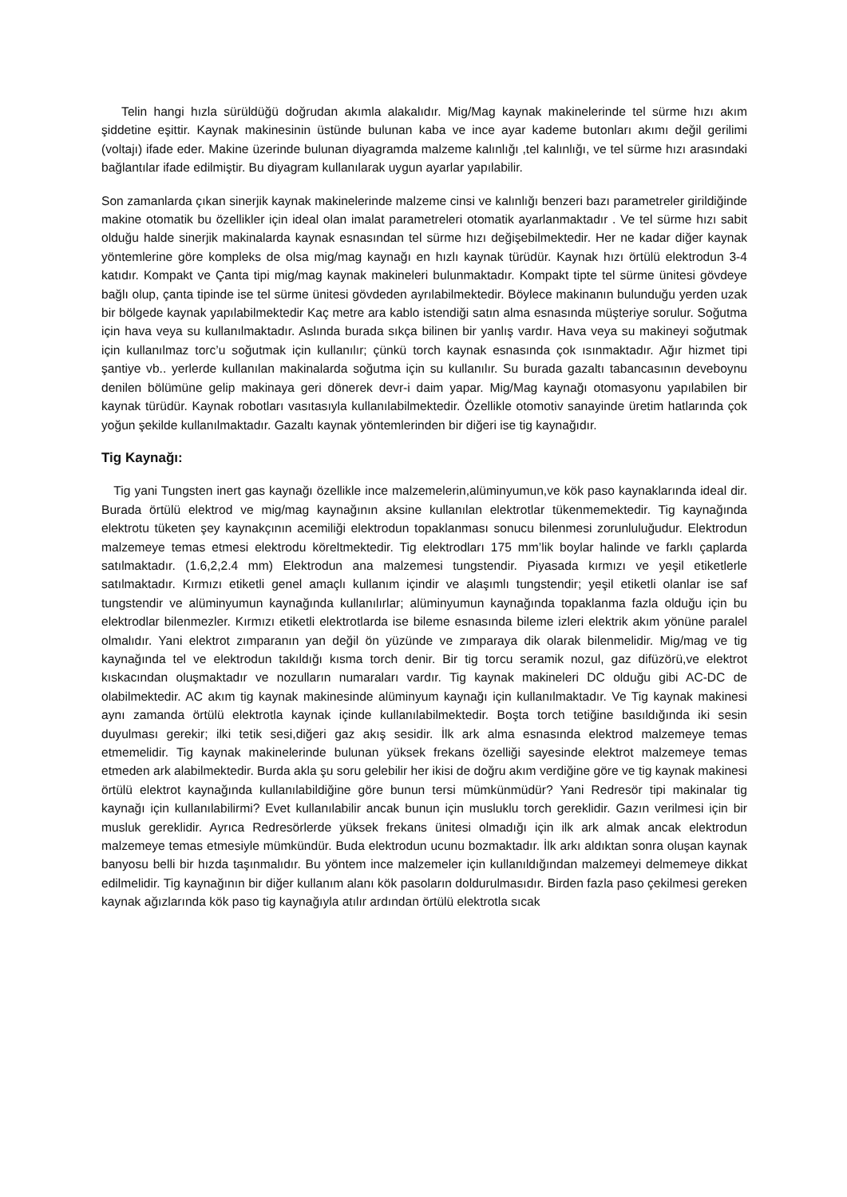Telin hangi hızla sürüldüğü doğrudan akımla alakalıdır. Mig/Mag kaynak makinelerinde tel sürme hızı akım şiddetine eşittir. Kaynak makinesinin üstünde bulunan kaba ve ince ayar kademe butonları akımı değil gerilimi (voltajı) ifade eder. Makine üzerinde bulunan diyagramda malzeme kalınlığı ,tel kalınlığı, ve tel sürme hızı arasındaki bağlantılar ifade edilmiştir. Bu diyagram kullanılarak uygun ayarlar yapılabilir.
Son zamanlarda çıkan sinerjik kaynak makinelerinde malzeme cinsi ve kalınlığı benzeri bazı parametreler girildiğinde makine otomatik bu özellikler için ideal olan imalat parametreleri otomatik ayarlanmaktadır . Ve tel sürme hızı sabit olduğu halde sinerjik makinalarda kaynak esnasından tel sürme hızı değişebilmektedir. Her ne kadar diğer kaynak yöntemlerine göre kompleks de olsa mig/mag kaynağı en hızlı kaynak türüdür. Kaynak hızı örtülü elektrodun 3-4 katıdır. Kompakt ve Çanta tipi mig/mag kaynak makineleri bulunmaktadır. Kompakt tipte tel sürme ünitesi gövdeye bağlı olup, çanta tipinde ise tel sürme ünitesi gövdeden ayrılabilmektedir. Böylece makinanın bulunduğu yerden uzak bir bölgede kaynak yapılabilmektedir Kaç metre ara kablo istendiği satın alma esnasında müşteriye sorulur. Soğutma için hava veya su kullanılmaktadır. Aslında burada sıkça bilinen bir yanlış vardır. Hava veya su makineyi soğutmak için kullanılmaz torc’u soğutmak için kullanılır; çünkü torch kaynak esnasında çok ısınmaktadır. Ağır hizmet tipi şantiye vb.. yerlerde kullanılan makinalarda soğutma için su kullanılır. Su burada gazaltı tabancasının deveboynu denilen bölümüne gelip makinaya geri dönerek devr-i daim yapar. Mig/Mag kaynağı otomasyonu yapılabilen bir kaynak türüdür. Kaynak robotları vasıtasıyla kullanılabilmektedir. Özellikle otomotiv sanayinde üretim hatlarında çok yoğun şekilde kullanılmaktadır. Gazaltı kaynak yöntemlerinden bir diğeri ise tig kaynağıdır.
Tig Kaynağı:
Tig yani Tungsten inert gas kaynağı özellikle ince malzemelerin,alüminyumun,ve kök paso kaynaklarında ideal dir. Burada örtülü elektrod ve mig/mag kaynağının aksine kullanılan elektrotlar tükenmemektedir. Tig kaynağında elektrotu tüketen şey kaynakçının acemiliği elektrodun topaklanması sonucu bilenmesi zorunluluğudur. Elektrodun malzemeye temas etmesi elektrodu köreltmektedir. Tig elektrodları 175 mm’lik boylar halinde ve farklı çaplarda satılmaktadır. (1.6,2,2.4 mm) Elektrodun ana malzemesi tungstendir. Piyasada kırmızı ve yeşil etiketlerle satılmaktadır. Kırmızı etiketli genel amaçlı kullanım içindir ve alaşımlı tungstendir; yeşil etiketli olanlar ise saf tungstendir ve alüminyumun kaynağında kullanılırlar; alüminyumun kaynağında topaklanma fazla olduğu için bu elektrodlar bilenmezler. Kırmızı etiketli elektrotlarda ise bileme esnasında bileme izleri elektrik akım yönüne paralel olmalıdır. Yani elektrot zımparanın yan değil ön yüzünde ve zımparaya dik olarak bilenmelidir. Mig/mag ve tig kaynağında tel ve elektrodun takıldığı kısma torch denir. Bir tig torcu seramik nozul, gaz difüzörü,ve elektrot kıskacından oluşmaktadır ve nozulların numaraları vardır. Tig kaynak makineleri DC olduğu gibi AC-DC de olabilmektedir. AC akım tig kaynak makinesinde alüminyum kaynağı için kullanılmaktadır. Ve Tig kaynak makinesi aynı zamanda örtülü elektrotla kaynak içinde kullanılabilmektedir. Boşta torch tetiğine basıldığında iki sesin duyulması gerekir; ilki tetik sesi,diğeri gaz akış sesidir. İlk ark alma esnasında elektrod malzemeye temas etmemelidir. Tig kaynak makinelerinde bulunan yüksek frekans özelliği sayesinde elektrot malzemeye temas etmeden ark alabilmektedir. Burda akla şu soru gelebilir her ikisi de doğru akım verdiğine göre ve tig kaynak makinesi örtülü elektrot kaynağında kullanılabildiğine göre bunun tersi mümkünmüdür? Yani Redresör tipi makinalar tig kaynağı için kullanılabilirmi? Evet kullanılabilir ancak bunun için musluklu torch gereklidir. Gazın verilmesi için bir musluk gereklidir. Ayrıca Redresörlerde yüksek frekans ünitesi olmadığı için ilk ark almak ancak elektrodun malzemeye temas etmesiyle mümkündür. Buda elektrodun ucunu bozmaktadır. İlk arkı aldıktan sonra oluşan kaynak banyosu belli bir hızda taşınmalıdır. Bu yöntem ince malzemeler için kullanıldığından malzemeyi delmemeye dikkat edilmelidir. Tig kaynağının bir diğer kullanım alanı kök pasoların doldurulmasıdır. Birden fazla paso çekilmesi gereken kaynak ağızlarında kök paso tig kaynağıyla atılır ardından örtülü elektrotla sıcak